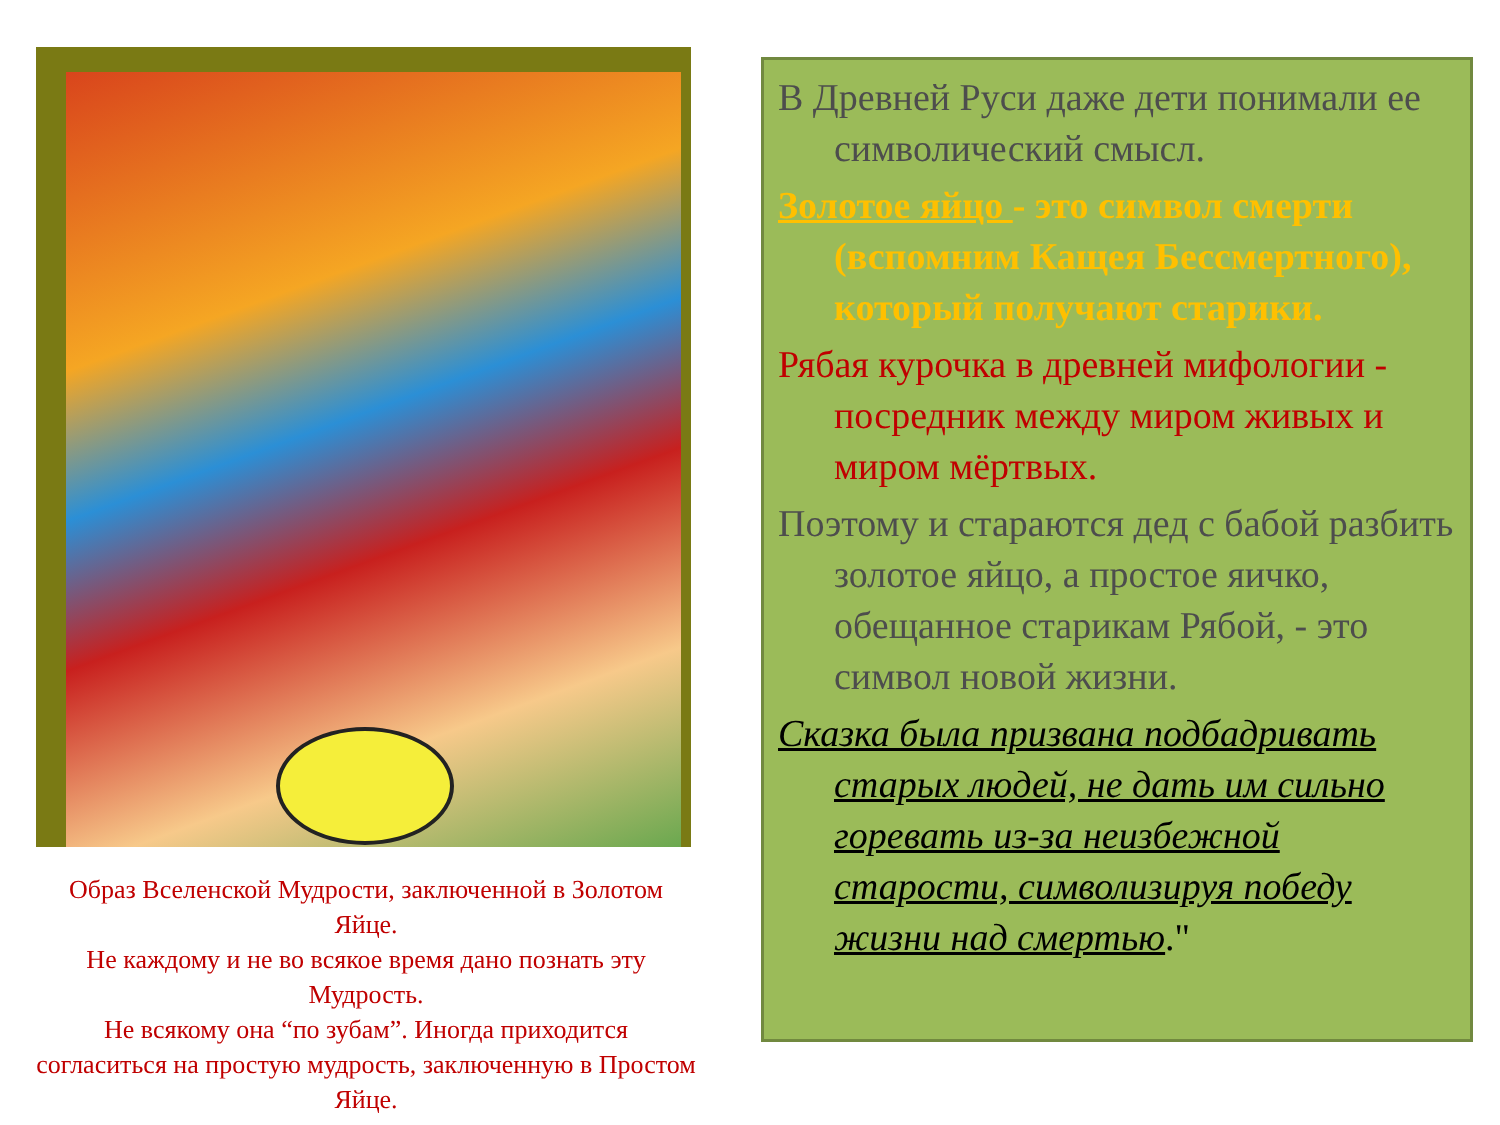Образ Вселенской Мудрости, заключенной в Золотом Яйце.
Не каждому и не во всякое время дано познать эту Мудрость.
Не всякому она “по зубам”. Иногда приходится согласиться на простую мудрость, заключенную в Простом Яйце.
В Древней Руси даже дети понимали ее символический смысл.
Золотое яйцо - это символ смерти (вспомним Кащея Бессмертного), который получают старики.
Рябая курочка в древней мифологии - посредник между миром живых и миром мёртвых.
Поэтому и стараются дед с бабой разбить золотое яйцо, а простое яичко, обещанное старикам Рябой, - это символ новой жизни.
Сказка была призвана подбадривать старых людей, не дать им сильно горевать из-за неизбежной старости, символизируя победу жизни над смертью."